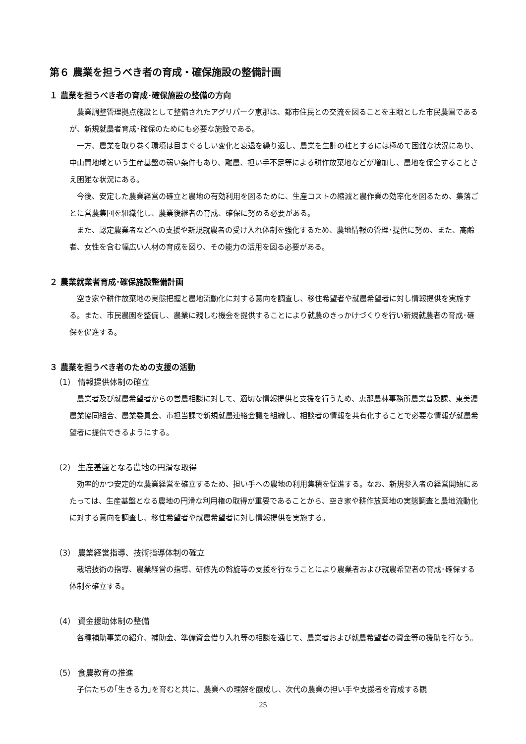第６ 農業を担うべき者の育成・確保施設の整備計画
１ 農業を担うべき者の育成･確保施設の整備の方向
農業調整管理拠点施設として整備されたアグリパーク恵那は、都市住民との交流を図ることを主眼とした市民農園であるが、新規就農者育成･確保のためにも必要な施設である。
一方、農業を取り巻く環境は目まぐるしい変化と衰退を繰り返し、農業を生計の柱とするには極めて困難な状況にあり、中山間地域という生産基盤の弱い条件もあり、離農、担い手不足等による耕作放棄地などが増加し、農地を保全することさえ困難な状況にある。
今後、安定した農業経営の確立と農地の有効利用を図るために、生産コストの縮減と農作業の効率化を図るため、集落ごとに営農集団を組織化し、農業後継者の育成、確保に努める必要がある。
また、認定農業者などへの支援や新規就農者の受け入れ体制を強化するため、農地情報の管理･提供に努め、また、高齢者、女性を含む幅広い人材の育成を図り、その能力の活用を図る必要がある。
２ 農業就業者育成･確保施設整備計画
空き家や耕作放棄地の実態把握と農地流動化に対する意向を調査し、移住希望者や就農希望者に対し情報提供を実施する。また、市民農園を整備し、農業に親しむ機会を提供することにより就農のきっかけづくりを行い新規就農者の育成･確保を促進する。
３ 農業を担うべき者のための支援の活動
（1） 情報提供体制の確立
農業者及び就農希望者からの営農相談に対して、適切な情報提供と支援を行うため、恵那農林事務所農業普及課、東美濃農業協同組合、農業委員会、市担当課で新規就農連絡会議を組織し、相談者の情報を共有化することで必要な情報が就農希望者に提供できるようにする。
（2） 生産基盤となる農地の円滑な取得
効率的かつ安定的な農業経営を確立するため、担い手への農地の利用集積を促進する。なお、新規参入者の経営開始にあたっては、生産基盤となる農地の円滑な利用権の取得が重要であることから、空き家や耕作放棄地の実態調査と農地流動化に対する意向を調査し、移住希望者や就農希望者に対し情報提供を実施する。
（3） 農業経営指導、技術指導体制の確立
栽培技術の指導、農業経営の指導、研修先の斡旋等の支援を行なうことにより農業者および就農希望者の育成･確保する体制を確立する。
（4） 資金援助体制の整備
各種補助事業の紹介、補助金、準備資金借り入れ等の相談を通じて、農業者および就農希望者の資金等の援助を行なう。
（5） 食農教育の推進
子供たちの｢生きる力｣を育むと共に、農業への理解を醸成し、次代の農業の担い手や支援者を育成する観
25